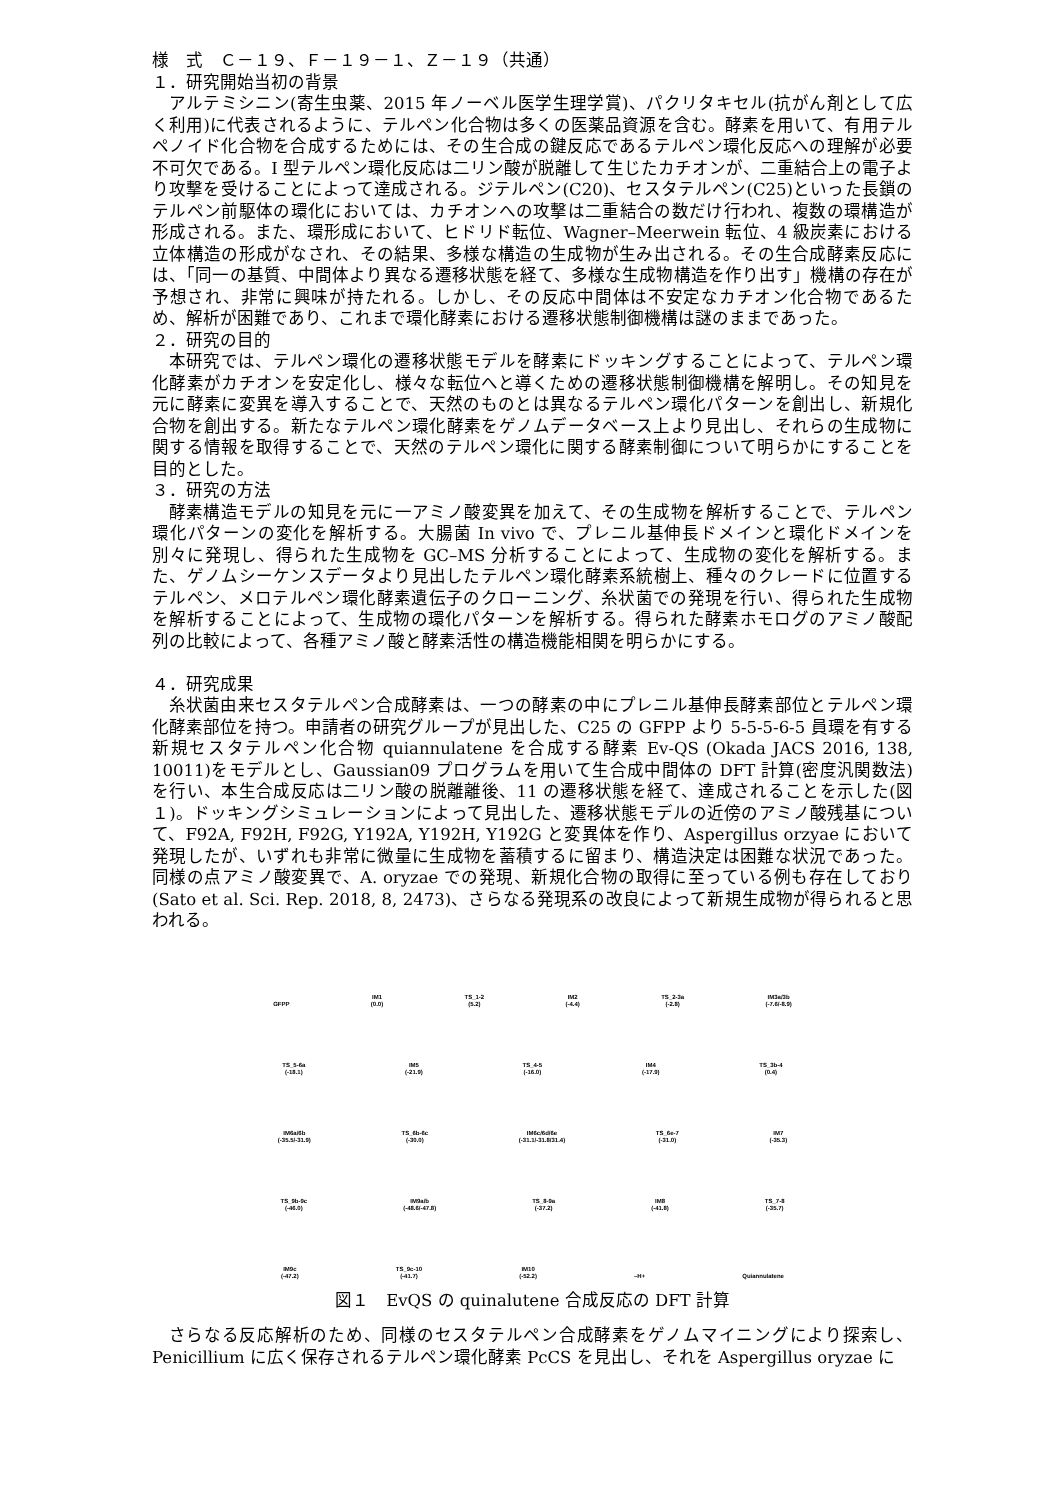様　式　Ｃ－１９、Ｆ－１９－１、Ｚ－１９（共通）
１．研究開始当初の背景
アルテミシニン(寄生虫薬、2015 年ノーベル医学生理学賞)、パクリタキセル(抗がん剤として広く利用)に代表されるように、テルペン化合物は多くの医薬品資源を含む。酵素を用いて、有用テルペノイド化合物を合成するためには、その生合成の鍵反応であるテルペン環化反応への理解が必要不可欠である。I 型テルペン環化反応は二リン酸が脱離して生じたカチオンが、二重結合上の電子より攻撃を受けることによって達成される。ジテルペン(C20)、セスタテルペン(C25)といった長鎖のテルペン前駆体の環化においては、カチオンへの攻撃は二重結合の数だけ行われ、複数の環構造が形成される。また、環形成において、ヒドリド転位、Wagner–Meerwein 転位、4 級炭素における立体構造の形成がなされ、その結果、多様な構造の生成物が生み出される。その生合成酵素反応には、「同一の基質、中間体より異なる遷移状態を経て、多様な生成物構造を作り出す」機構の存在が予想され、非常に興味が持たれる。しかし、その反応中間体は不安定なカチオン化合物であるため、解析が困難であり、これまで環化酵素における遷移状態制御機構は謎のままであった。
２．研究の目的
本研究では、テルペン環化の遷移状態モデルを酵素にドッキングすることによって、テルペン環化酵素がカチオンを安定化し、様々な転位へと導くための遷移状態制御機構を解明し。その知見を元に酵素に変異を導入することで、天然のものとは異なるテルペン環化パターンを創出し、新規化合物を創出する。新たなテルペン環化酵素をゲノムデータベース上より見出し、それらの生成物に関する情報を取得することで、天然のテルペン環化に関する酵素制御について明らかにすることを目的とした。
３．研究の方法
酵素構造モデルの知見を元に一アミノ酸変異を加えて、その生成物を解析することで、テルペン環化パターンの変化を解析する。大腸菌 In vivo で、プレニル基伸長ドメインと環化ドメインを別々に発現し、得られた生成物を GC–MS 分析することによって、生成物の変化を解析する。また、ゲノムシーケンスデータより見出したテルペン環化酵素系統樹上、種々のクレードに位置するテルペン、メロテルペン環化酵素遺伝子のクローニング、糸状菌での発現を行い、得られた生成物を解析することによって、生成物の環化パターンを解析する。得られた酵素ホモログのアミノ酸配列の比較によって、各種アミノ酸と酵素活性の構造機能相関を明らかにする。
４．研究成果
糸状菌由来セスタテルペン合成酵素は、一つの酵素の中にプレニル基伸長酵素部位とテルペン環化酵素部位を持つ。申請者の研究グループが見出した、C25 の GFPP より 5-5-5-6-5 員環を有する新規セスタテルペン化合物 quiannulatene を合成する酵素 Ev-QS (Okada JACS 2016, 138, 10011)をモデルとし、Gaussian09 プログラムを用いて生合成中間体の DFT 計算(密度汎関数法)を行い、本生合成反応は二リン酸の脱離離後、11 の遷移状態を経て、達成されることを示した(図１)。ドッキングシミュレーションによって見出した、遷移状態モデルの近傍のアミノ酸残基について、F92A, F92H, F92G, Y192A, Y192H, Y192G と変異体を作り、Aspergillus orzyae において発現したが、いずれも非常に微量に生成物を蓄積するに留まり、構造決定は困難な状況であった。同様の点アミノ酸変異で、A. oryzae での発現、新規化合物の取得に至っている例も存在しており(Sato et al. Sci. Rep. 2018, 8, 2473)、さらなる発現系の改良によって新規生成物が得られると思われる。
GFPP
IM1
(0.0)
TS_1-2
(5.2)
IM2
(-4.4)
TS_2-3a
(-2.8)
IM3a/3b
(-7.6/-8.9)
TS_5-6a
(-18.1)
IM5
(-21.9)
TS_4-5
(-16.0)
IM4
(-17.9)
TS_3b-4
(0.4)
IM6a/6b
(-35.5/-31.9)
TS_6b-6c
(-30.0)
IM6c/6d/6e
(-31.1/-31.8/31.4)
TS_6e-7
(-31.0)
IM7
(-35.3)
TS_9b-9c
(-46.0)
IM9a/b
(-48.6/-47.8)
TS_8-9a
(-37.2)
IM8
(-41.8)
TS_7-8
(-35.7)
IM9c
(-47.2)
TS_9c-10
(-41.7)
IM10
(-52.2)
–H+
Quiannulatene
図１　EvQS の quinalutene 合成反応の DFT 計算
さらなる反応解析のため、同様のセスタテルペン合成酵素をゲノムマイニングにより探索し、Penicillium に広く保存されるテルペン環化酵素 PcCS を見出し、それを Aspergillus oryzae に